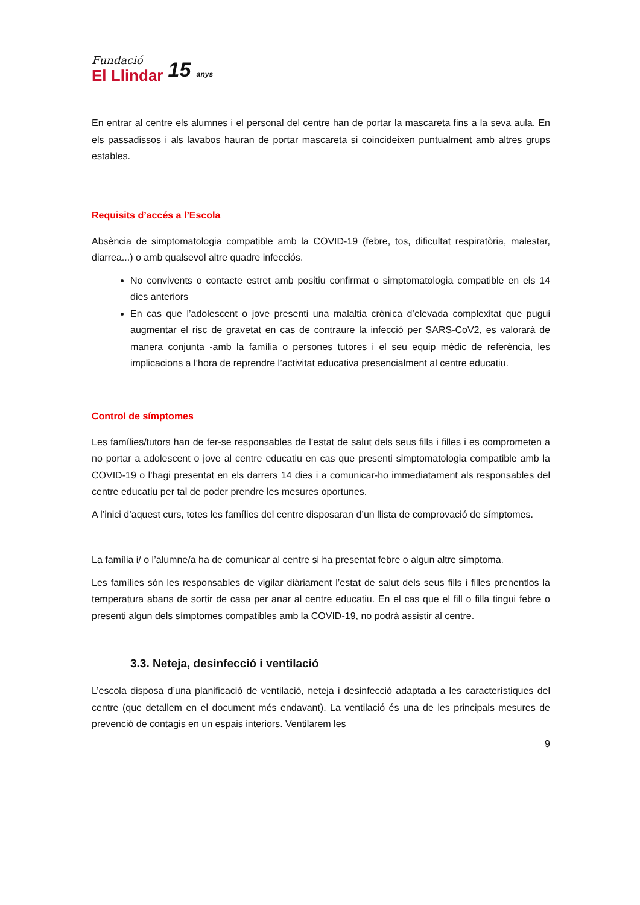Fundació
El Llindar
15 anys
En entrar al centre els alumnes i el personal del centre han de portar la mascareta fins a la seva aula. En els passadissos i als lavabos hauran de portar mascareta si coincideixen puntualment amb altres grups estables.
Requisits d’accés a l’Escola
Absència de simptomatologia compatible amb la COVID-19 (febre, tos, dificultat respiratòria, malestar, diarrea...) o amb qualsevol altre quadre infecciós.
No convivents o contacte estret amb positiu confirmat o simptomatologia compatible en els 14 dies anteriors
En cas que l’adolescent o jove presenti una malaltia crònica d’elevada complexitat que pugui augmentar el risc de gravetat en cas de contraure la infecció per SARS-CoV2, es valorarà de manera conjunta -amb la família o persones tutores i el seu equip mèdic de referència, les implicacions a l’hora de reprendre l’activitat educativa presencialment al centre educatiu.
Control de símptomes
Les famílies/tutors han de fer-se responsables de l’estat de salut dels seus fills i filles i es comprometen a no portar a adolescent o jove al centre educatiu en cas que presenti simptomatologia compatible amb la COVID-19 o l’hagi presentat en els darrers 14 dies i a comunicar-ho immediatament als responsables del centre educatiu per tal de poder prendre les mesures oportunes.
A l’inici d’aquest curs, totes les famílies del centre disposaran d’un llista de comprovació de símptomes.
La família i/ o l’alumne/a ha de comunicar al centre si ha presentat febre o algun altre símptoma.
Les famílies són les responsables de vigilar diàriament l’estat de salut dels seus fills i filles prenentlos la temperatura abans de sortir de casa per anar al centre educatiu. En el cas que el fill o filla tingui febre o presenti algun dels símptomes compatibles amb la COVID-19, no podrà assistir al centre.
3.3. Neteja, desinfecció i ventilació
L’escola disposa d’una planificació de ventilació, neteja i desinfecció adaptada a les característiques del centre (que detallem en el document més endavant). La ventilació és una de les principals mesures de prevenció de contagis en un espais interiors. Ventilarem les
9